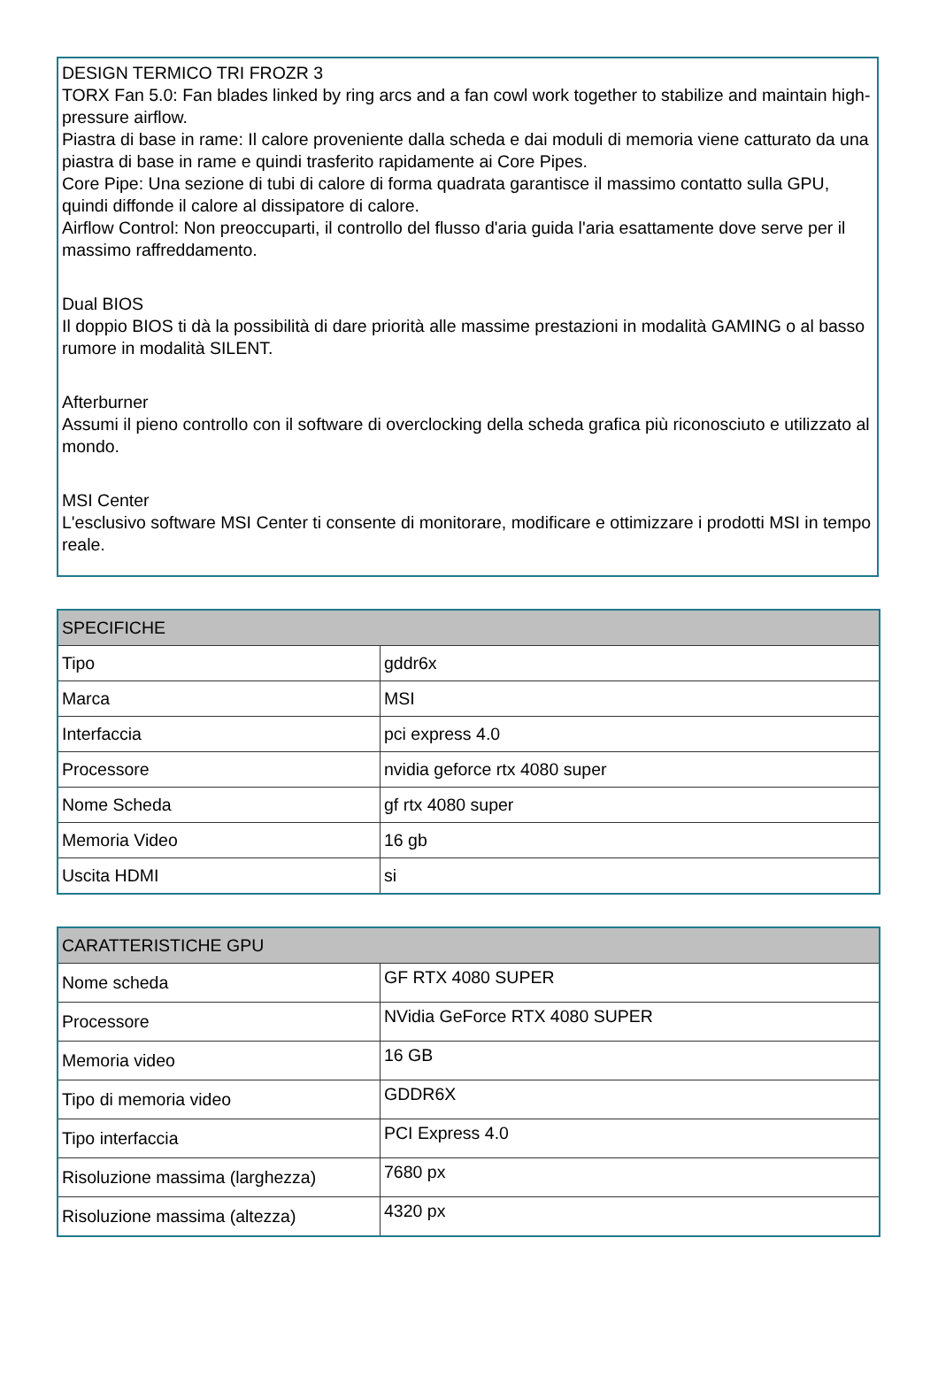DESIGN TERMICO TRI FROZR 3
TORX Fan 5.0: Fan blades linked by ring arcs and a fan cowl work together to stabilize and maintain high-pressure airflow.
Piastra di base in rame: Il calore proveniente dalla scheda e dai moduli di memoria viene catturato da una piastra di base in rame e quindi trasferito rapidamente ai Core Pipes.
Core Pipe: Una sezione di tubi di calore di forma quadrata garantisce il massimo contatto sulla GPU, quindi diffonde il calore al dissipatore di calore.
Airflow Control: Non preoccuparti, il controllo del flusso d'aria guida l'aria esattamente dove serve per il massimo raffreddamento.
Dual BIOS
Il doppio BIOS ti dà la possibilità di dare priorità alle massime prestazioni in modalità GAMING o al basso rumore in modalità SILENT.
Afterburner
Assumi il pieno controllo con il software di overclocking della scheda grafica più riconosciuto e utilizzato al mondo.
MSI Center
L'esclusivo software MSI Center ti consente di monitorare, modificare e ottimizzare i prodotti MSI in tempo reale.
| SPECIFICHE | |
| --- | --- |
| Tipo | gddr6x |
| Marca | MSI |
| Interfaccia | pci express 4.0 |
| Processore | nvidia geforce rtx 4080 super |
| Nome Scheda | gf rtx 4080 super |
| Memoria Video | 16 gb |
| Uscita HDMI | si |
| CARATTERISTICHE GPU | |
| --- | --- |
| Nome scheda | GF RTX 4080 SUPER |
| Processore | NVidia GeForce RTX 4080 SUPER |
| Memoria video | 16 GB |
| Tipo di memoria video | GDDR6X |
| Tipo interfaccia | PCI Express 4.0 |
| Risoluzione massima (larghezza) | 7680 px |
| Risoluzione massima (altezza) | 4320 px |